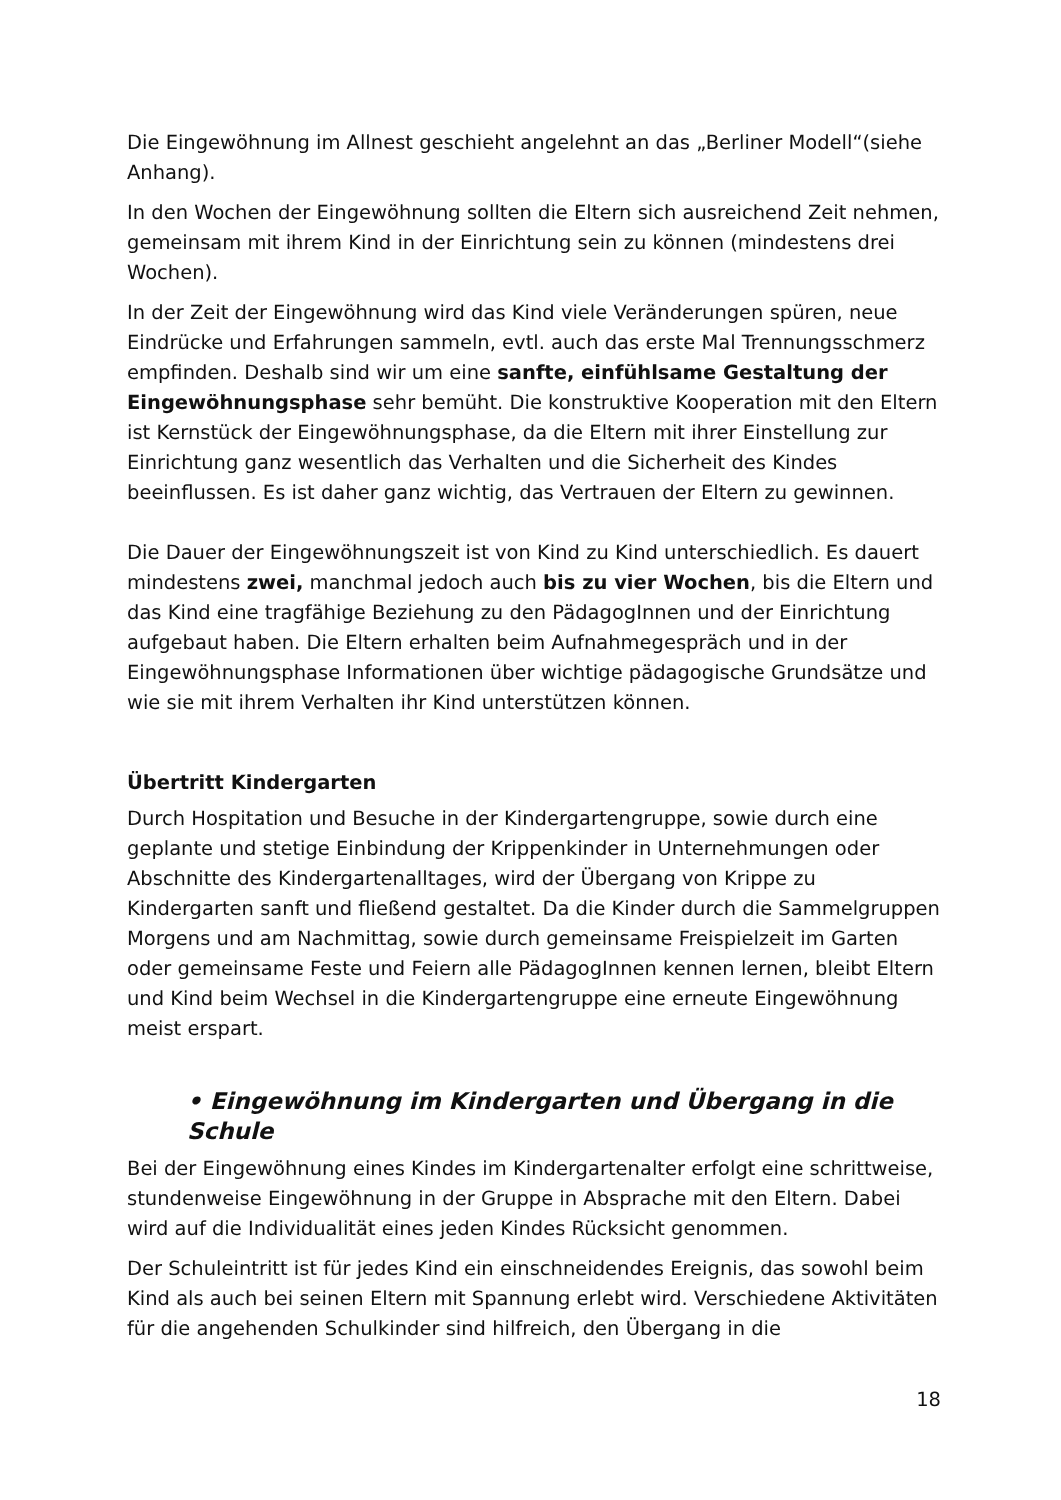Die Eingewöhnung im Allnest geschieht angelehnt an das „Berliner Modell“(siehe Anhang).
In den Wochen der Eingewöhnung sollten die Eltern sich ausreichend Zeit nehmen, gemeinsam mit ihrem Kind in der Einrichtung sein zu können (mindestens drei Wochen).
In der Zeit der Eingewöhnung wird das Kind viele Veränderungen spüren, neue Eindrücke und Erfahrungen sammeln, evtl. auch das erste Mal Trennungsschmerz empfinden. Deshalb sind wir um eine sanfte, einfühlsame Gestaltung der Eingewöhnungsphase sehr bemüht. Die konstruktive Kooperation mit den Eltern ist Kernstück der Eingewöhnungsphase, da die Eltern mit ihrer Einstellung zur Einrichtung ganz wesentlich das Verhalten und die Sicherheit des Kindes beeinflussen. Es ist daher ganz wichtig, das Vertrauen der Eltern zu gewinnen.
Die Dauer der Eingewöhnungszeit ist von Kind zu Kind unterschiedlich. Es dauert mindestens zwei, manchmal jedoch auch bis zu vier Wochen, bis die Eltern und das Kind eine tragfähige Beziehung zu den PädagogInnen und der Einrichtung aufgebaut haben. Die Eltern erhalten beim Aufnahmegespräch und in der Eingewöhnungsphase Informationen über wichtige pädagogische Grundsätze und wie sie mit ihrem Verhalten ihr Kind unterstützen können.
Übertritt Kindergarten
Durch Hospitation und Besuche in der Kindergartengruppe, sowie durch eine geplante und stetige Einbindung der Krippenkinder in Unternehmungen oder Abschnitte des Kindergartenalltages, wird der Übergang von Krippe zu Kindergarten sanft und fließend gestaltet. Da die Kinder durch die Sammelgruppen Morgens und am Nachmittag, sowie durch gemeinsame Freispielzeit im Garten oder gemeinsame Feste und Feiern alle PädagogInnen kennen lernen, bleibt Eltern und Kind beim Wechsel in die Kindergartengruppe eine erneute Eingewöhnung meist erspart.
• Eingewöhnung im Kindergarten und Übergang in die Schule
Bei der Eingewöhnung eines Kindes im Kindergartenalter erfolgt eine schrittweise, stundenweise Eingewöhnung in der Gruppe in Absprache mit den Eltern. Dabei wird auf die Individualität eines jeden Kindes Rücksicht genommen.
Der Schuleintritt ist für jedes Kind ein einschneidendes Ereignis, das sowohl beim Kind als auch bei seinen Eltern mit Spannung erlebt wird. Verschiedene Aktivitäten für die angehenden Schulkinder sind hilfreich, den Übergang in die
18